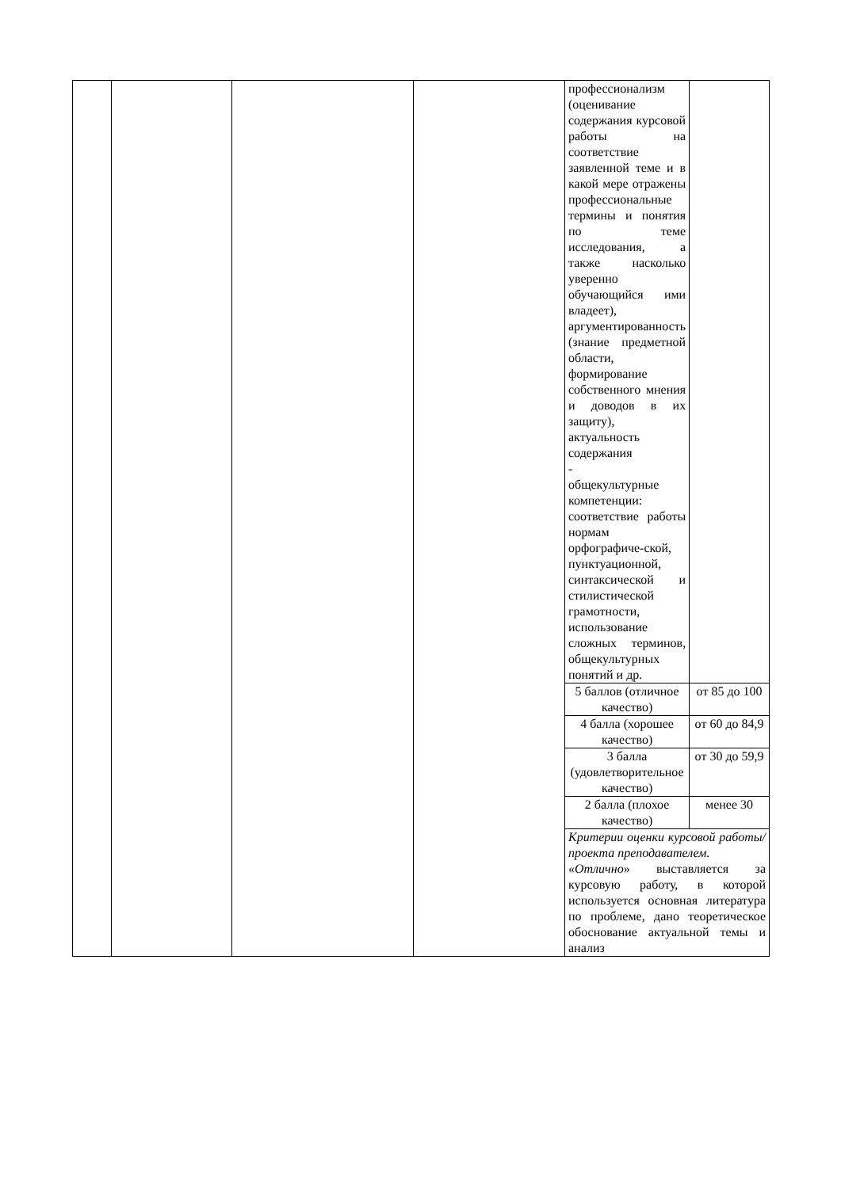| | | | | профессионализм (оценивание содержания курсовой работы на соответствие заявленной теме и в какой мере отражены профессиональные термины и понятия по теме исследования, а также насколько уверенно обучающийся ими владеет), аргументированность (знание предметной области, формирование собственного мнения и доводов в их защиту), актуальность содержания - общекультурные компетенции: соответствие работы нормам орфографиче-ской, пунктуационной, синтаксической и стилистической грамотности, использование сложных терминов, общекультурных понятий и др. | |
| | | | | 5 баллов (отличное качество) | от 85 до 100 |
| | | | | 4 балла (хорошее качество) | от 60 до 84,9 |
| | | | | 3 балла (удовлетворительное качество) | от 30 до 59,9 |
| | | | | 2 балла (плохое качество) | менее 30 |
| | | | | Критерии оценки курсовой работы/проекта преподавателем. « Отлично » выставляется за курсовую работу, в которой используется основная литература по проблеме, дано теоретическое обоснование актуальной темы и анализ | |